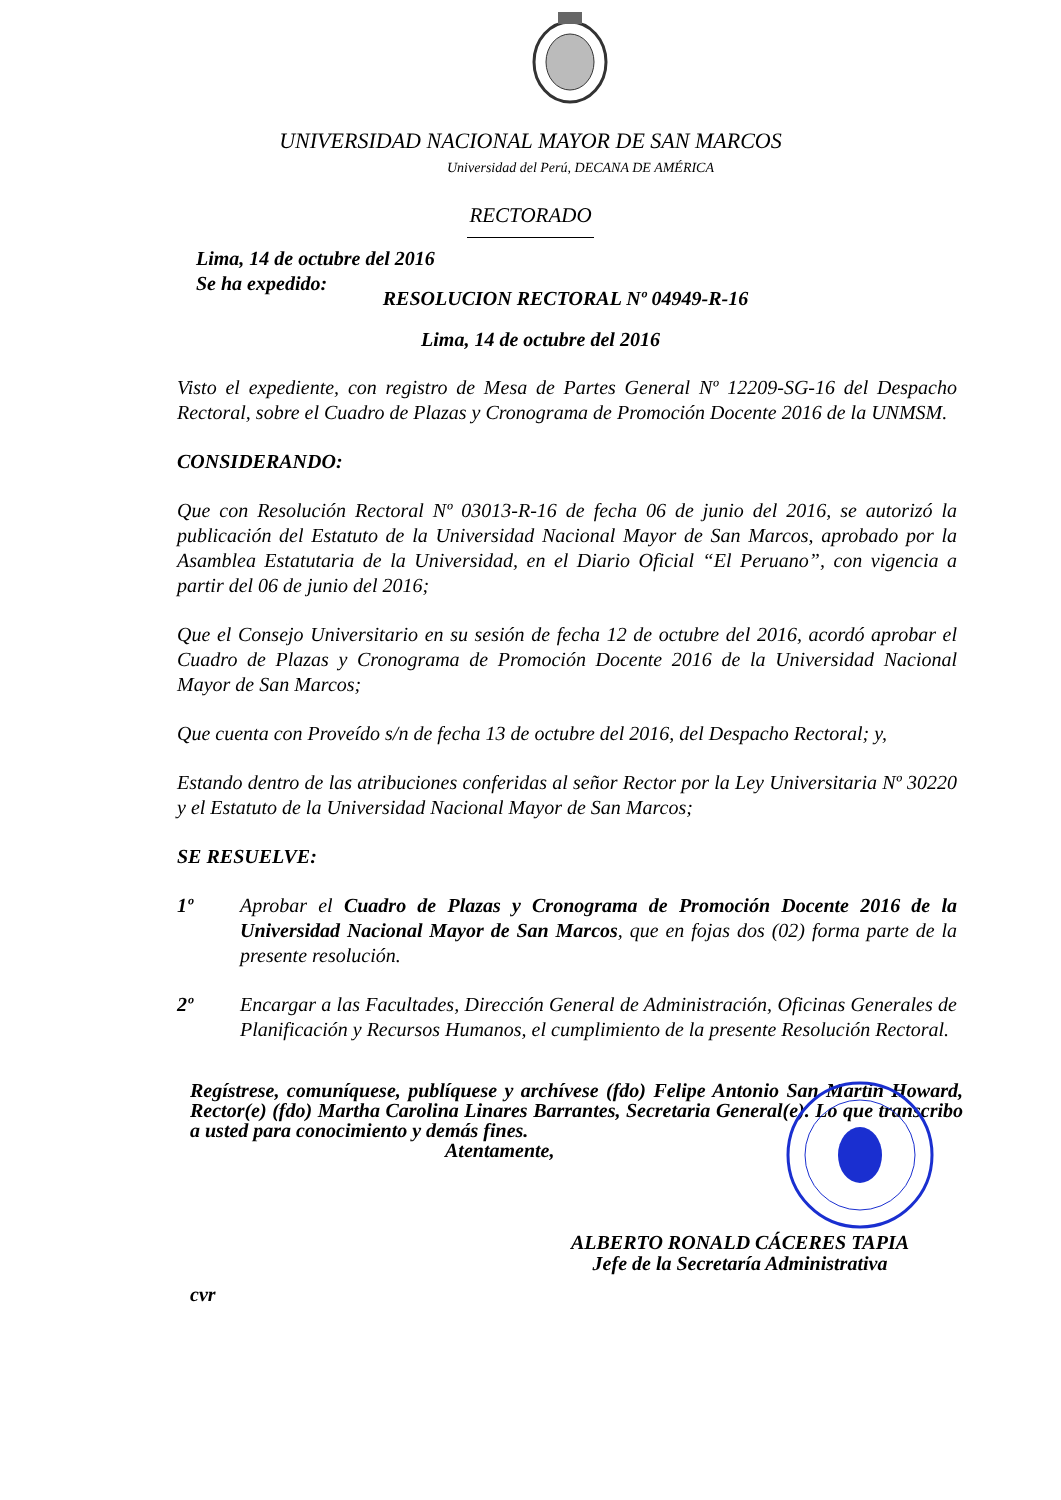UNIVERSIDAD NACIONAL MAYOR DE SAN MARCOS
Universidad del Perú, DECANA DE AMÉRICA
RECTORADO
Lima, 14 de octubre del 2016
Se ha expedido:
RESOLUCION RECTORAL Nº 04949-R-16
Lima, 14 de octubre del 2016
Visto el expediente, con registro de Mesa de Partes General Nº 12209-SG-16 del Despacho Rectoral, sobre el Cuadro de Plazas y Cronograma de Promoción Docente 2016 de la UNMSM.
CONSIDERANDO:
Que con Resolución Rectoral Nº 03013-R-16 de fecha 06 de junio del 2016, se autorizó la publicación del Estatuto de la Universidad Nacional Mayor de San Marcos, aprobado por la Asamblea Estatutaria de la Universidad, en el Diario Oficial “El Peruano”, con vigencia a partir del 06 de junio del 2016;
Que el Consejo Universitario en su sesión de fecha 12 de octubre del 2016, acordó aprobar el Cuadro de Plazas y Cronograma de Promoción Docente 2016 de la Universidad Nacional Mayor de San Marcos;
Que cuenta con Proveído s/n de fecha 13 de octubre del 2016, del Despacho Rectoral; y,
Estando dentro de las atribuciones conferidas al señor Rector por la Ley Universitaria Nº 30220 y el Estatuto de la Universidad Nacional Mayor de San Marcos;
SE RESUELVE:
1º Aprobar el Cuadro de Plazas y Cronograma de Promoción Docente 2016 de la Universidad Nacional Mayor de San Marcos, que en fojas dos (02) forma parte de la presente resolución.
2º Encargar a las Facultades, Dirección General de Administración, Oficinas Generales de Planificación y Recursos Humanos, el cumplimiento de la presente Resolución Rectoral.
Regístrese, comuníquese, publíquese y archívese (fdo) Felipe Antonio San Martin Howard, Rector(e) (fdo) Martha Carolina Linares Barrantes, Secretaria General(e). Lo que transcribo a usted para conocimiento y demás fines.
Atentamente,
ALBERTO RONALD CÁCERES TAPIA
Jefe de la Secretaría Administrativa
cvr